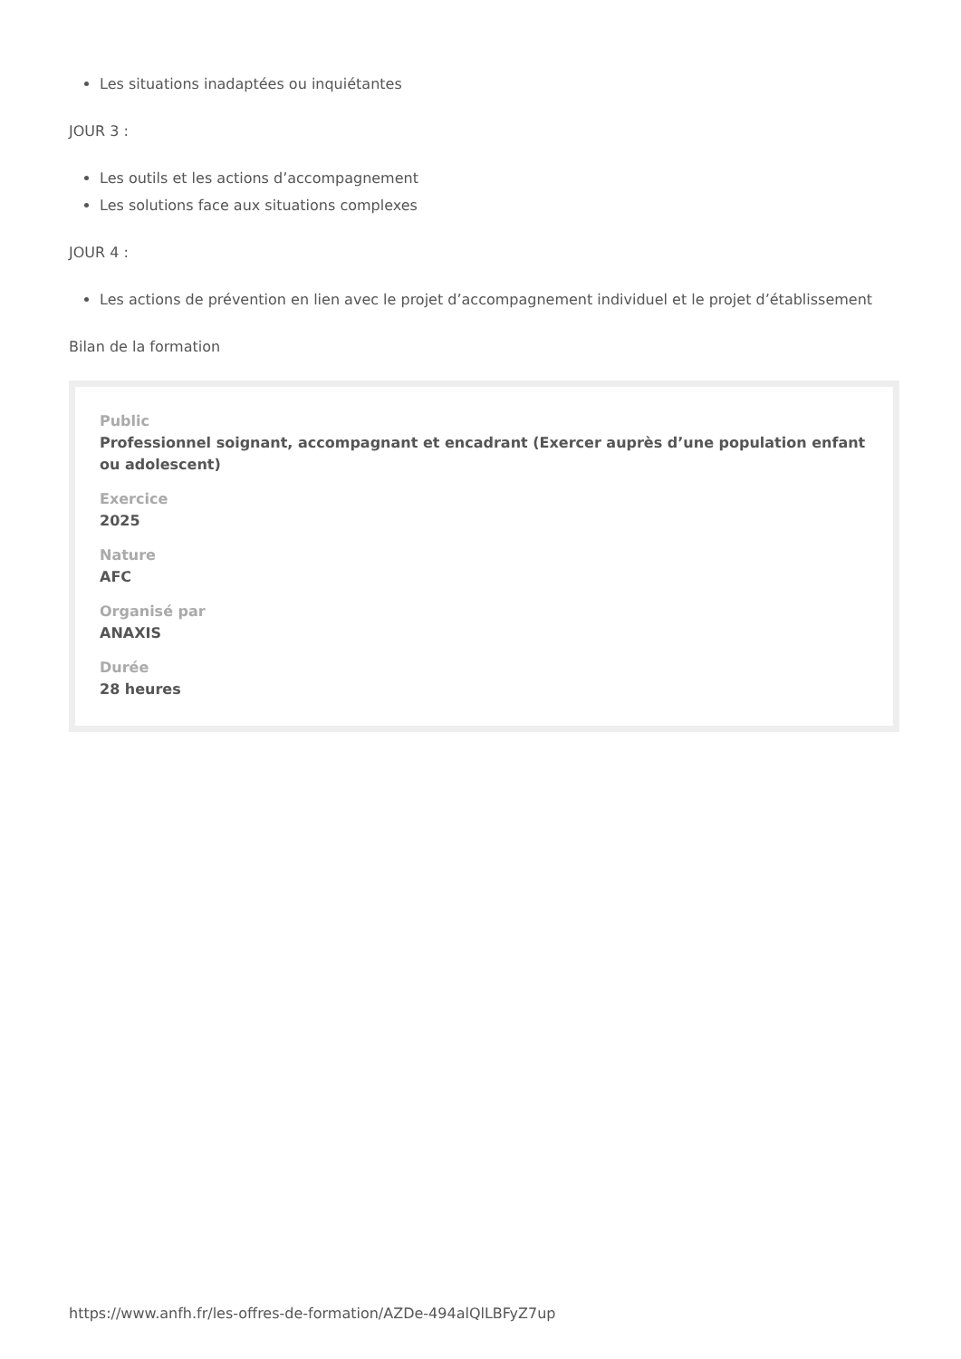Les situations inadaptées ou inquiétantes
JOUR 3 :
Les outils et les actions d’accompagnement
Les solutions face aux situations complexes
JOUR 4 :
Les actions de prévention en lien avec le projet d’accompagnement individuel et le projet d’établissement
Bilan de la formation
Public
Professionnel soignant, accompagnant et encadrant (Exercer auprès d’une population enfant ou adolescent)
Exercice
2025
Nature
AFC
Organisé par
ANAXIS
Durée
28 heures
https://www.anfh.fr/les-offres-de-formation/AZDe-494alQlLBFyZ7up